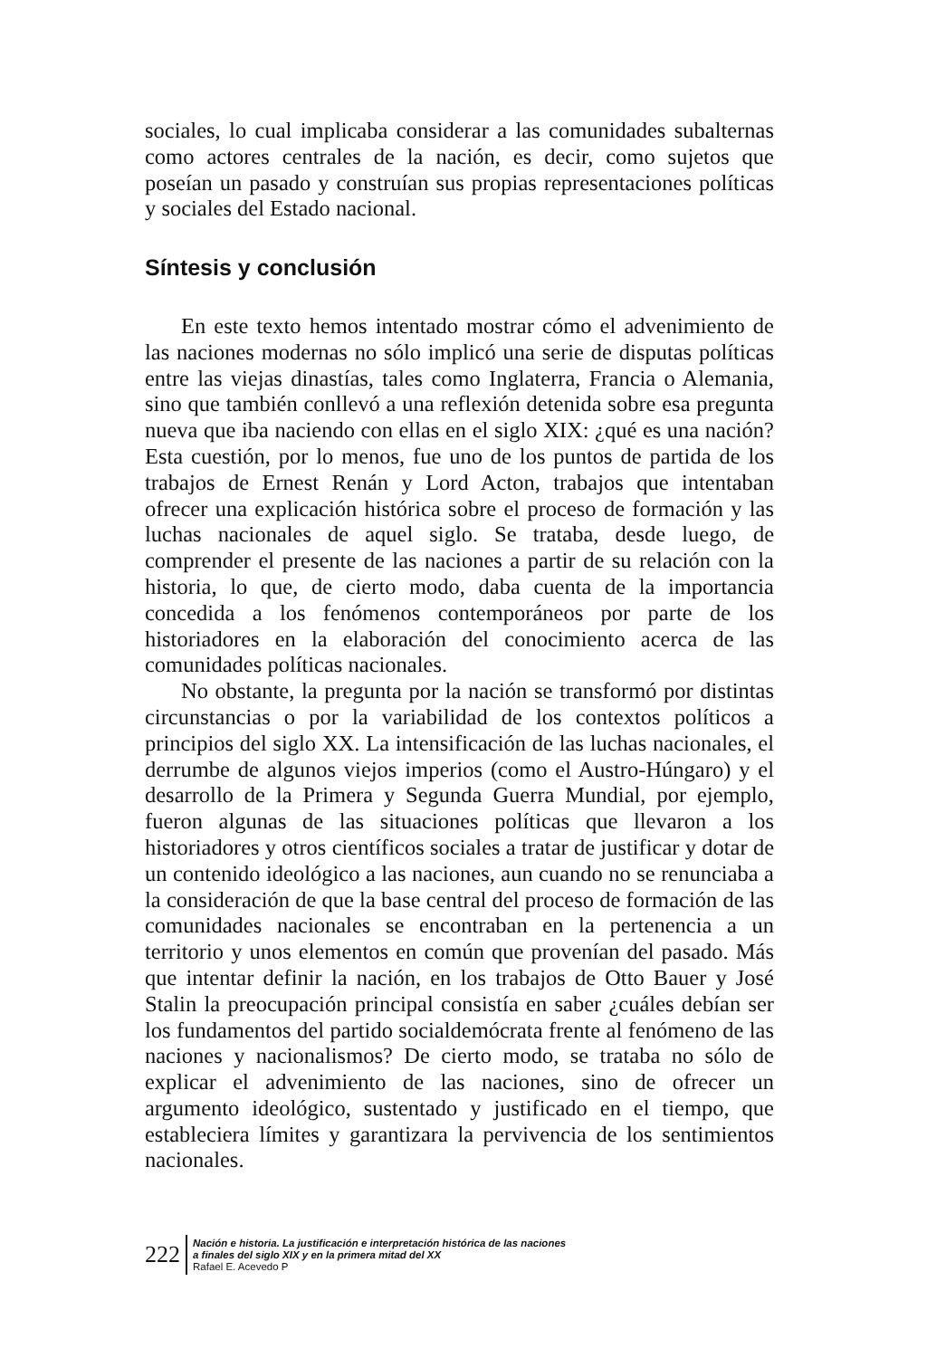sociales, lo cual implicaba considerar a las comunidades subalternas como actores centrales de la nación, es decir, como sujetos que poseían un pasado y construían sus propias representaciones políticas y sociales del Estado nacional.
Síntesis y conclusión
En este texto hemos intentado mostrar cómo el advenimiento de las naciones modernas no sólo implicó una serie de disputas políticas entre las viejas dinastías, tales como Inglaterra, Francia o Alemania, sino que también conllevó a una reflexión detenida sobre esa pregunta nueva que iba naciendo con ellas en el siglo XIX: ¿qué es una nación? Esta cuestión, por lo menos, fue uno de los puntos de partida de los trabajos de Ernest Renán y Lord Acton, trabajos que intentaban ofrecer una explicación histórica sobre el proceso de formación y las luchas nacionales de aquel siglo. Se trataba, desde luego, de comprender el presente de las naciones a partir de su relación con la historia, lo que, de cierto modo, daba cuenta de la importancia concedida a los fenómenos contemporáneos por parte de los historiadores en la elaboración del conocimiento acerca de las comunidades políticas nacionales.
No obstante, la pregunta por la nación se transformó por distintas circunstancias o por la variabilidad de los contextos políticos a principios del siglo XX. La intensificación de las luchas nacionales, el derrumbe de algunos viejos imperios (como el Austro-Húngaro) y el desarrollo de la Primera y Segunda Guerra Mundial, por ejemplo, fueron algunas de las situaciones políticas que llevaron a los historiadores y otros científicos sociales a tratar de justificar y dotar de un contenido ideológico a las naciones, aun cuando no se renunciaba a la consideración de que la base central del proceso de formación de las comunidades nacionales se encontraban en la pertenencia a un territorio y unos elementos en común que provenían del pasado. Más que intentar definir la nación, en los trabajos de Otto Bauer y José Stalin la preocupación principal consistía en saber ¿cuáles debían ser los fundamentos del partido socialdemócrata frente al fenómeno de las naciones y nacionalismos? De cierto modo, se trataba no sólo de explicar el advenimiento de las naciones, sino de ofrecer un argumento ideológico, sustentado y justificado en el tiempo, que estableciera límites y garantizara la pervivencia de los sentimientos nacionales.
222
Nación e historia. La justificación e interpretación histórica de las naciones
a finales del siglo XIX y en la primera mitad del XX
Rafael E. Acevedo P